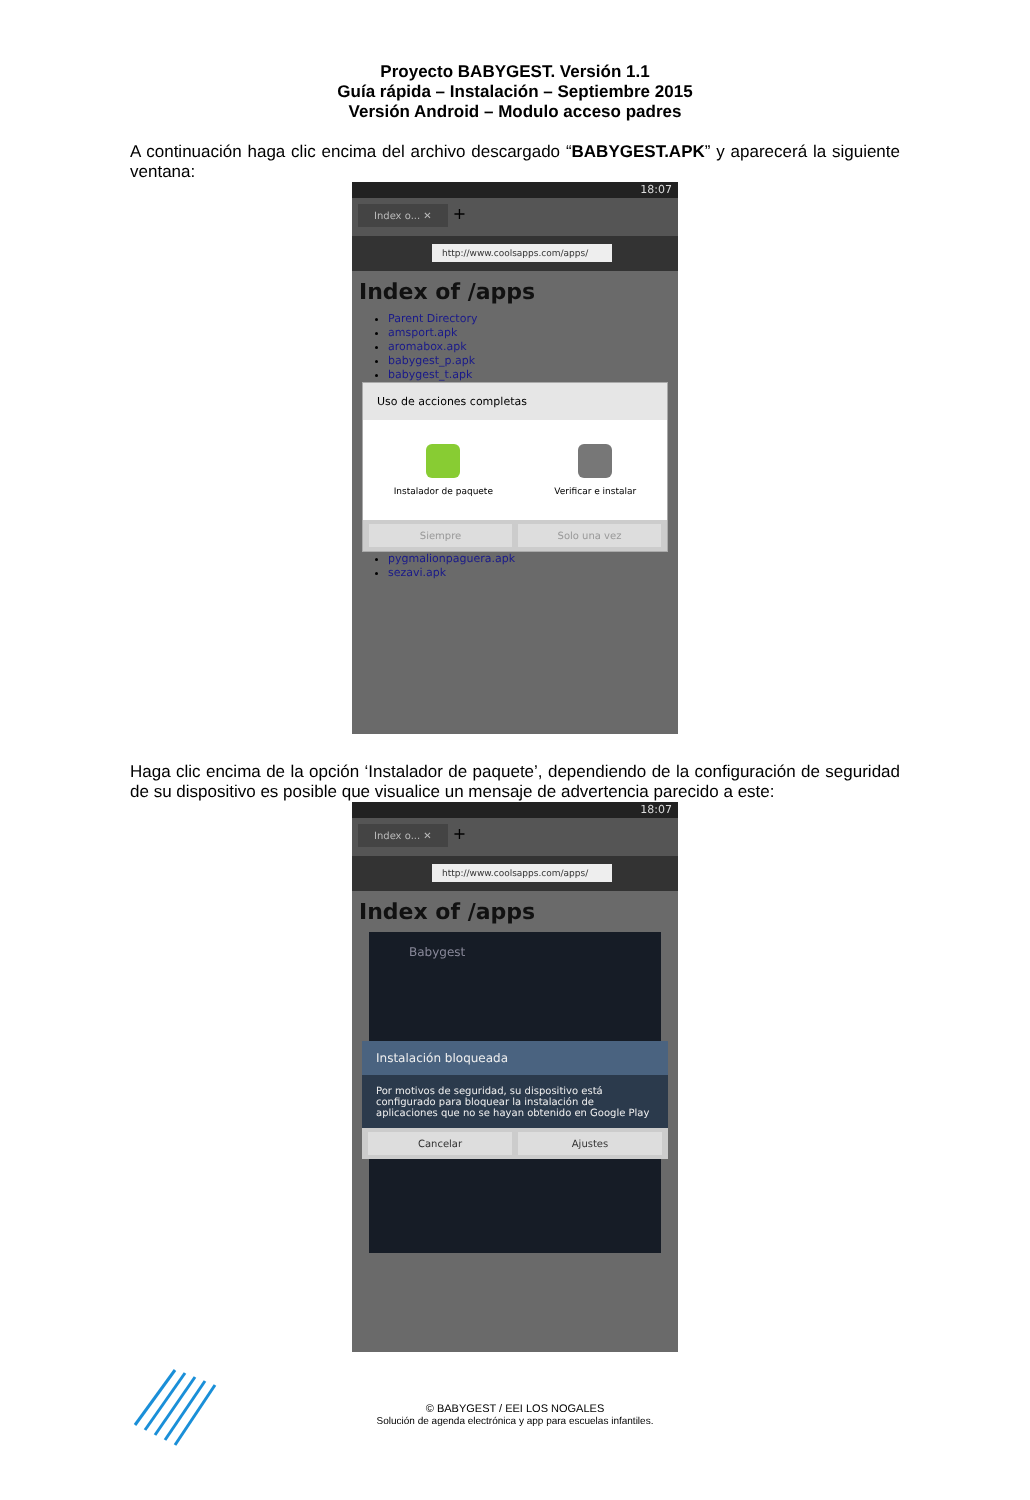Proyecto BABYGEST. Versión 1.1
Guía rápida – Instalación – Septiembre 2015
Versión Android – Modulo acceso padres
A continuación haga clic encima del archivo descargado “BABYGEST.APK” y aparecerá la siguiente ventana:
18:07
Index o... ✕ +
http://www.coolsapps.com/apps/
Index of /apps
Parent Directory
amsport.apk
aromabox.apk
babygest_p.apk
babygest_t.apk
Uso de acciones completas
Instalador de paquete Verificar e instalar
Siempre Solo una vez
pygmalionpaguera.apk
sezavi.apk
Haga clic encima de la opción ‘Instalador de paquete’, dependiendo de la configuración de seguridad de su dispositivo es posible que visualice un mensaje de advertencia parecido a este:
18:07
Index o... ✕ +
http://www.coolsapps.com/apps/
Index of /apps
Babygest
Instalación bloqueada
Por motivos de seguridad, su dispositivo está configurado para bloquear la instalación de aplicaciones que no se hayan obtenido en Google Play
Cancelar Ajustes
© BABYGEST / EEI LOS NOGALES
Solución de agenda electrónica y app para escuelas infantiles.